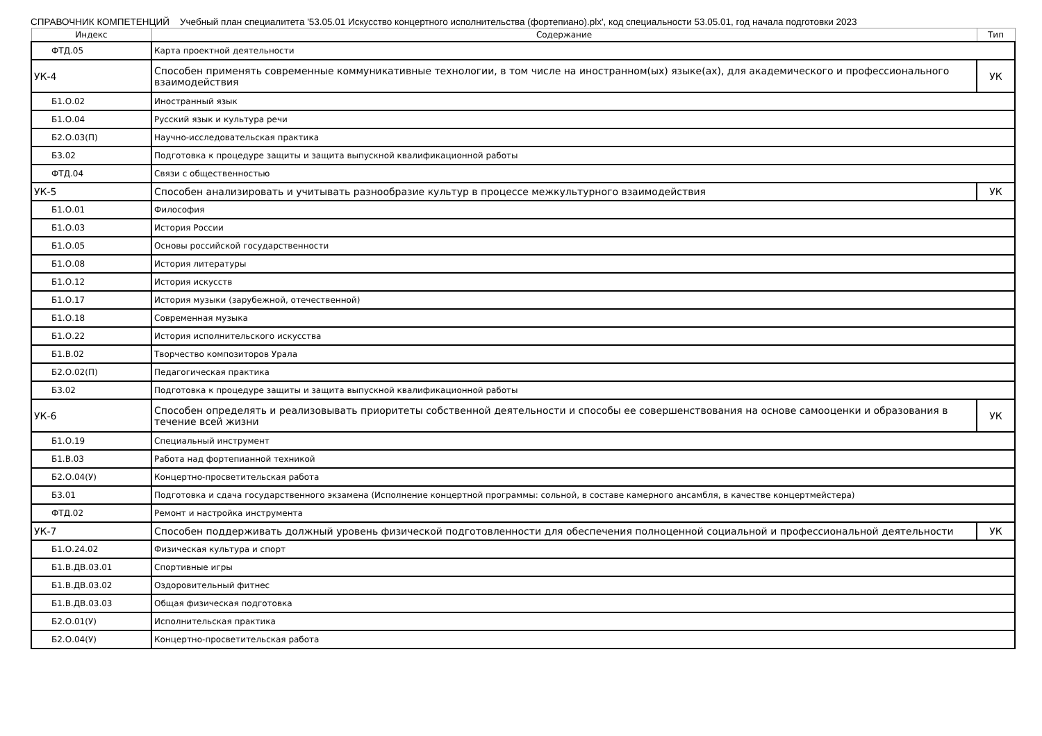СПРАВОЧНИК КОМПЕТЕНЦИЙ Учебный план специалитета '53.05.01 Искусство концертного исполнительства (фортепиано).plx', код специальности 53.05.01, год начала подготовки 2023
| Индекс | Содержание | Тип |
| --- | --- | --- |
| ФТД.05 | Карта проектной деятельности | |
| УК-4 | Способен применять современные коммуникативные технологии, в том числе на иностранном(ых) языке(ах), для академического и профессионального взаимодействия | УК |
| Б1.О.02 | Иностранный язык | |
| Б1.О.04 | Русский язык и культура речи | |
| Б2.О.03(П) | Научно-исследовательская практика | |
| Б3.02 | Подготовка к процедуре защиты и защита выпускной квалификационной работы | |
| ФТД.04 | Связи с общественностью | |
| УК-5 | Способен анализировать и учитывать разнообразие культур в процессе межкультурного взаимодействия | УК |
| Б1.О.01 | Философия | |
| Б1.О.03 | История России | |
| Б1.О.05 | Основы российской государственности | |
| Б1.О.08 | История литературы | |
| Б1.О.12 | История искусств | |
| Б1.О.17 | История музыки (зарубежной, отечественной) | |
| Б1.О.18 | Современная музыка | |
| Б1.О.22 | История исполнительского искусства | |
| Б1.В.02 | Творчество композиторов Урала | |
| Б2.О.02(П) | Педагогическая практика | |
| Б3.02 | Подготовка к процедуре защиты и защита выпускной квалификационной работы | |
| УК-6 | Способен определять и реализовывать приоритеты собственной деятельности и способы ее совершенствования на основе самооценки и образования в течение всей жизни | УК |
| Б1.О.19 | Специальный инструмент | |
| Б1.В.03 | Работа над фортепианной техникой | |
| Б2.О.04(У) | Концертно-просветительская работа | |
| Б3.01 | Подготовка и сдача государственного экзамена (Исполнение концертной программы: сольной, в составе камерного ансамбля, в качестве концертмейстера) | |
| ФТД.02 | Ремонт и настройка инструмента | |
| УК-7 | Способен поддерживать должный уровень физической подготовленности для обеспечения полноценной социальной и профессиональной деятельности | УК |
| Б1.О.24.02 | Физическая культура и спорт | |
| Б1.В.ДВ.03.01 | Спортивные игры | |
| Б1.В.ДВ.03.02 | Оздоровительный фитнес | |
| Б1.В.ДВ.03.03 | Общая физическая подготовка | |
| Б2.О.01(У) | Исполнительская практика | |
| Б2.О.04(У) | Концертно-просветительская работа | |